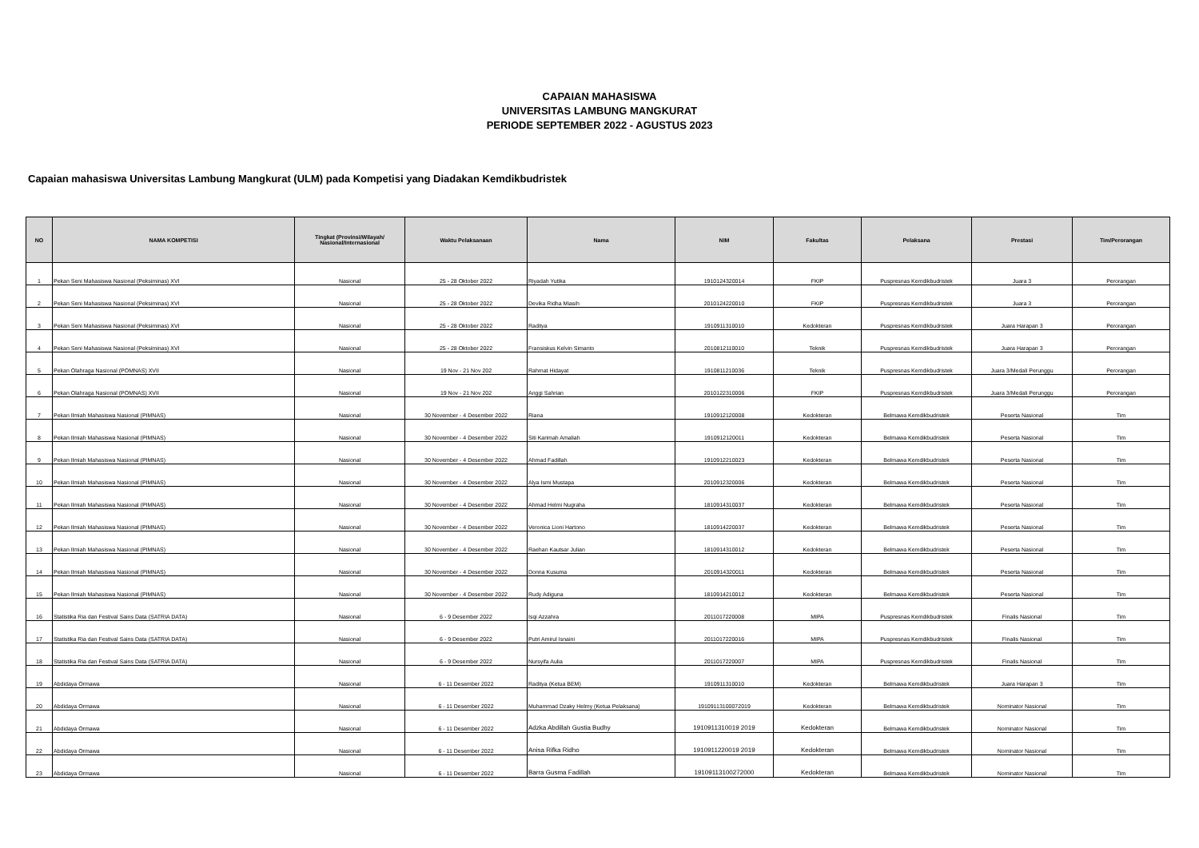CAPAIAN MAHASISWA
UNIVERSITAS LAMBUNG MANGKURAT
PERIODE SEPTEMBER 2022 - AGUSTUS 2023
Capaian mahasiswa Universitas Lambung Mangkurat (ULM) pada Kompetisi yang Diadakan Kemdikbudristek
| NO | NAMA KOMPETISI | Tingkat (Provinsi/Wilayah/ Nasional/Internasional | Waktu Pelaksanaan | Nama | NIM | Fakultas | Pelaksana | Prestasi | Tim/Perorangan |
| --- | --- | --- | --- | --- | --- | --- | --- | --- | --- |
| 1 | Pekan Seni Mahasiswa Nasional (Peksiminas) XVI | Nasional | 25 - 28 Oktober 2022 | Riyadah Yutika | 1910124320014 | FKIP | Puspresnas Kemdikbudristek | Juara 3 | Perorangan |
| 2 | Pekan Seni Mahasiswa Nasional (Peksiminas) XVI | Nasional | 25 - 28 Oktober 2022 | Devika Ridha Miasih | 2010124220010 | FKIP | Puspresnas Kemdikbudristek | Juara 3 | Perorangan |
| 3 | Pekan Seni Mahasiswa Nasional (Peksiminas) XVI | Nasional | 25 - 28 Oktober 2022 | Raditya | 1910911310010 | Kedokteran | Puspresnas Kemdikbudristek | Juara Harapan 3 | Perorangan |
| 4 | Pekan Seni Mahasiswa Nasional (Peksiminas) XVI | Nasional | 25 - 28 Oktober 2022 | Fransiskus Kelvin Simanto | 2010812110010 | Teknik | Puspresnas Kemdikbudristek | Juara Harapan 3 | Perorangan |
| 5 | Pekan Olahraga Nasional (POMNAS) XVII | Nasional | 19 Nov - 21 Nov 202 | Rahmat Hidayat | 1910811210036 | Teknik | Puspresnas Kemdikbudristek | Juara 3/Medali Perunggu | Perorangan |
| 6 | Pekan Olahraga Nasional (POMNAS) XVII | Nasional | 19 Nov - 21 Nov 202 | Anggi Sahrian | 2010122310006 | FKIP | Puspresnas Kemdikbudristek | Juara 3/Medali Perunggu | Perorangan |
| 7 | Pekan Ilmiah Mahasiswa Nasional (PIMNAS) | Nasional | 30 November - 4 Desember 2022 | Riana | 1910912120008 | Kedokteran | Belmawa Kemdikbudristek | Peserta Nasional | Tim |
| 8 | Pekan Ilmiah Mahasiswa Nasional (PIMNAS) | Nasional | 30 November - 4 Desember 2022 | Siti Karimah Amaliah | 1910912120011 | Kedokteran | Belmawa Kemdikbudristek | Peserta Nasional | Tim |
| 9 | Pekan Ilmiah Mahasiswa Nasional (PIMNAS) | Nasional | 30 November - 4 Desember 2022 | Ahmad Fadillah | 1910912210023 | Kedokteran | Belmawa Kemdikbudristek | Peserta Nasional | Tim |
| 10 | Pekan Ilmiah Mahasiswa Nasional (PIMNAS) | Nasional | 30 November - 4 Desember 2022 | Alya Ismi Mustapa | 2010912320006 | Kedokteran | Belmawa Kemdikbudristek | Peserta Nasional | Tim |
| 11 | Pekan Ilmiah Mahasiswa Nasional (PIMNAS) | Nasional | 30 November - 4 Desember 2022 | Ahmad Helmi Nugraha | 1810914310037 | Kedokteran | Belmawa Kemdikbudristek | Peserta Nasional | Tim |
| 12 | Pekan Ilmiah Mahasiswa Nasional (PIMNAS) | Nasional | 30 November - 4 Desember 2022 | Veronica Lioni Hartono | 1810914220037 | Kedokteran | Belmawa Kemdikbudristek | Peserta Nasional | Tim |
| 13 | Pekan Ilmiah Mahasiswa Nasional (PIMNAS) | Nasional | 30 November - 4 Desember 2022 | Raehan Kautsar Julian | 1810914310012 | Kedokteran | Belmawa Kemdikbudristek | Peserta Nasional | Tim |
| 14 | Pekan Ilmiah Mahasiswa Nasional (PIMNAS) | Nasional | 30 November - 4 Desember 2022 | Donna Kusuma | 2010914320011 | Kedokteran | Belmawa Kemdikbudristek | Peserta Nasional | Tim |
| 15 | Pekan Ilmiah Mahasiswa Nasional (PIMNAS) | Nasional | 30 November - 4 Desember 2022 | Rudy Adiguna | 1810914210012 | Kedokteran | Belmawa Kemdikbudristek | Peserta Nasional | Tim |
| 16 | Statistika Ria dan Festival Sains Data (SATRIA DATA) | Nasional | 6 - 9 Desember 2022 | Isqi Azzahra | 2011017220008 | MIPA | Puspresnas Kemdikbudristek | Finalis Nasional | Tim |
| 17 | Statistika Ria dan Festival Sains Data (SATRIA DATA) | Nasional | 6 - 9 Desember 2022 | Putri Amirul Isnaini | 2011017220016 | MIPA | Puspresnas Kemdikbudristek | Finalis Nasional | Tim |
| 18 | Statistika Ria dan Festival Sains Data (SATRIA DATA) | Nasional | 6 - 9 Desember 2022 | Nursyifa Aulia | 2011017220007 | MIPA | Puspresnas Kemdikbudristek | Finalis Nasional | Tim |
| 19 | Abdidaya Ormawa | Nasional | 6 - 11 Desember 2022 | Raditya (Ketua BEM) | 1910911310010 | Kedokteran | Belmawa Kemdikbudristek | Juara Harapan 3 | Tim |
| 20 | Abdidaya Ormawa | Nasional | 6 - 11 Desember 2022 | Muhammad Dzaky Helmy (Ketua Pelaksana) | 19109113100072019 | Kedokteran | Belmawa Kemdikbudristek | Nominator Nasional | Tim |
| 21 | Abdidaya Ormawa | Nasional | 6 - 11 Desember 2022 | Adzka Abdillah Gustia Budhy | 1910911310019 2019 | Kedokteran | Belmawa Kemdikbudristek | Nominator Nasional | Tim |
| 22 | Abdidaya Ormawa | Nasional | 6 - 11 Desember 2022 | Anisa Rifka Ridho | 1910911220019 2019 | Kedokteran | Belmawa Kemdikbudristek | Nominator Nasional | Tim |
| 23 | Abdidaya Ormawa | Nasional | 6 - 11 Desember 2022 | Barra Gusma Fadillah | 19109113100272000 | Kedokteran | Belmawa Kemdikbudristek | Nominator Nasional | Tim |